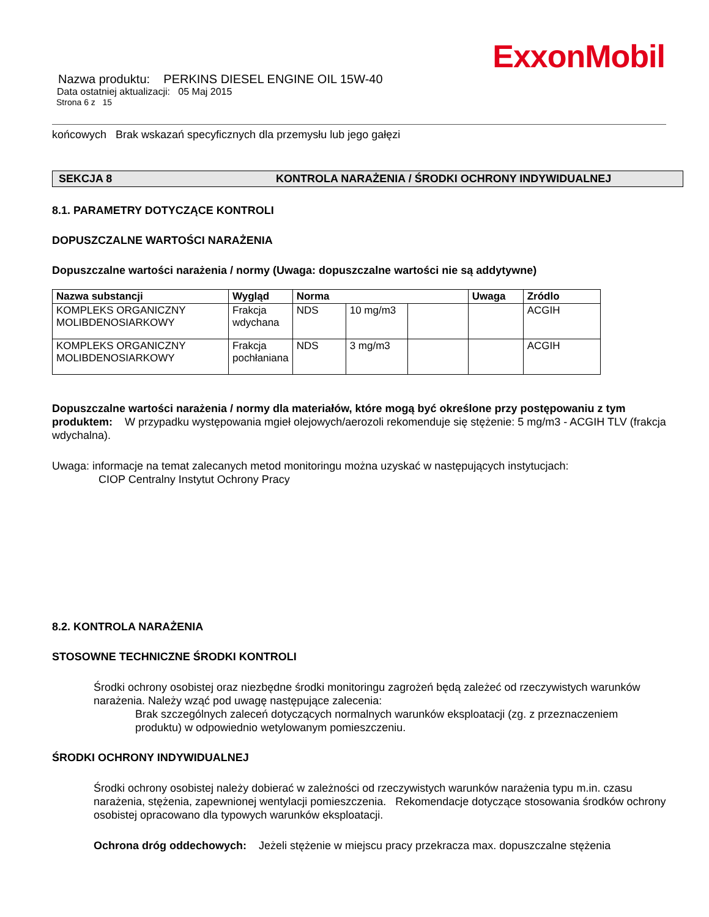ExxonMobil
Nazwa produktu: PERKINS DIESEL ENGINE OIL 15W-40
Data ostatniej aktualizacji: 05 Maj 2015
Strona 6 z 15
końcowych Brak wskazań specyficznych dla przemysłu lub jego gałęzi
SEKCJA 8 KONTROLA NARAŻENIA / ŚRODKI OCHRONY INDYWIDUALNEJ
8.1. PARAMETRY DOTYCZĄCE KONTROLI
DOPUSZCZALNE WARTOŚCI NARAŻENIA
Dopuszczalne wartości narażenia / normy (Uwaga: dopuszczalne wartości nie są addytywne)
| Nazwa substancji | Wygląd | Norma | | | Uwaga | Zródlo |
| --- | --- | --- | --- | --- | --- | --- |
| KOMPLEKS ORGANICZNY MOLIBDENOSIARKOWY | Frakcja wdychana | NDS | 10 mg/m3 | | | ACGIH |
| KOMPLEKS ORGANICZNY MOLIBDENOSIARKOWY | Frakcja pochłaniana | NDS | 3 mg/m3 | | | ACGIH |
Dopuszczalne wartości narażenia / normy dla materiałów, które mogą być określone przy postępowaniu z tym produktem: W przypadku występowania mgieł olejowych/aerozoli rekomenduje się stężenie: 5 mg/m3 - ACGIH TLV (frakcja wdychalna).
Uwaga: informacje na temat zalecanych metod monitoringu można uzyskać w następujących instytucjach:
CIOP Centralny Instytut Ochrony Pracy
8.2. KONTROLA NARAŻENIA
STOSOWNE TECHNICZNE ŚRODKI KONTROLI
Środki ochrony osobistej oraz niezbędne środki monitoringu zagrożeń będą zależeć od rzeczywistych warunków narażenia. Należy wząć pod uwagę następujące zalecenia:
Brak szczególnych zaleceń dotyczących normalnych warunków eksploatacji (zg. z przeznaczeniem produktu) w odpowiednio wetylowanym pomieszczeniu.
ŚRODKI OCHRONY INDYWIDUALNEJ
Środki ochrony osobistej należy dobierać w zależności od rzeczywistych warunków narażenia typu m.in. czasu narażenia, stężenia, zapewnionej wentylacji pomieszczenia. Rekomendacje dotyczące stosowania środków ochrony osobistej opracowano dla typowych warunków eksploatacji.
Ochrona dróg oddechowych: Jeżeli stężenie w miejscu pracy przekracza max. dopuszczalne stężenia